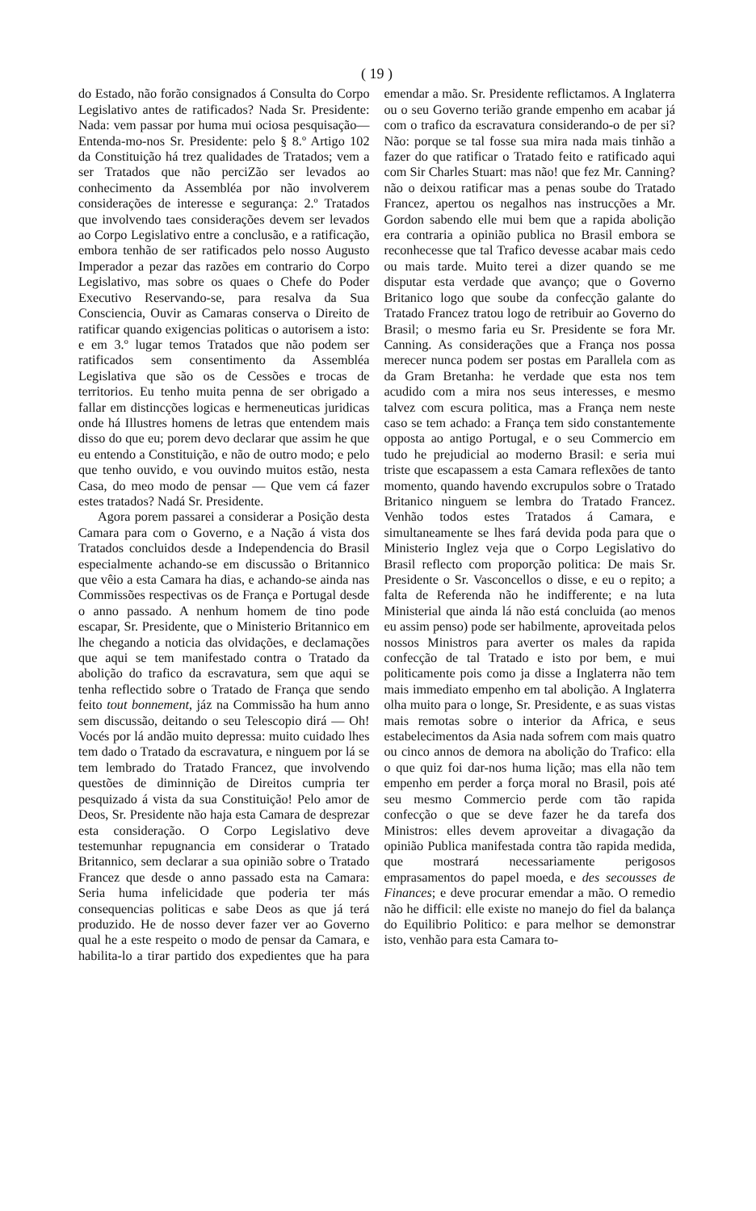( 19 )
do Estado, não forão consignados á Consulta do Corpo Legislativo antes de ratificados? Nada Sr. Presidente: Nada: vem passar por huma mui ociosa pesquisação—Entenda-mo-nos Sr. Presidente: pelo § 8.º Artigo 102 da Constituição há trez qualidades de Tratados; vem a ser Tratados que não perciZão ser levados ao conhecimento da Assembléa por não involverem considerações de interesse e segurança: 2.º Tratados que involvendo taes considerações devem ser levados ao Corpo Legislativo entre a conclusão, e a ratificação, embora tenhão de ser ratificados pelo nosso Augusto Imperador a pezar das razões em contrario do Corpo Legislativo, mas sobre os quaes o Chefe do Poder Executivo Reservando-se, para resalva da Sua Consciencia, Ouvir as Camaras conserva o Direito de ratificar quando exigencias politicas o autorisem a isto: e em 3.º lugar temos Tratados que não podem ser ratificados sem consentimento da Assembléa Legislativa que são os de Cessões e trocas de territorios. Eu tenho muita penna de ser obrigado a fallar em distincções logicas e hermeneuticas juridicas onde há Illustres homens de letras que entendem mais disso do que eu; porem devo declarar que assim he que eu entendo a Constituição, e não de outro modo; e pelo que tenho ouvido, e vou ouvindo muitos estão, nesta Casa, do meo modo de pensar — Que vem cá fazer estes tratados? Nadá Sr. Presidente.
Agora porem passarei a considerar a Posição desta Camara para com o Governo, e a Nação á vista dos Tratados concluidos desde a Independencia do Brasil especialmente achando-se em discussão o Britannico que vêio a esta Camara ha dias, e achando-se ainda nas Commissões respectivas os de França e Portugal desde o anno passado. A nenhum homem de tino pode escapar, Sr. Presidente, que o Ministerio Britannico em lhe chegando a noticia das olvidações, e declamações que aqui se tem manifestado contra o Tratado da abolição do trafico da escravatura, sem que aqui se tenha reflectido sobre o Tratado de França que sendo feito tout bonnement, jáz na Commissão ha hum anno sem discussão, deitando o seu Telescopio dirá — Oh! Vocés por lá andão muito depressa: muito cuidado lhes tem dado o Tratado da escravatura, e ninguem por lá se tem lembrado do Tratado Francez, que involvendo questões de diminnição de Direitos cumpria ter pesquizado á vista da sua Constituição! Pelo amor de Deos, Sr. Presidente não haja esta Camara de desprezar esta consideração. O Corpo Legislativo deve testemunhar repugnancia em considerar o Tratado Britannico, sem declarar a sua opinião sobre o Tratado Francez que desde o anno passado esta na Camara: Seria huma infelicidade que poderia ter más consequencias politicas e sabe Deos as que já terá produzido. He de nosso dever fazer ver ao Governo qual he a este respeito o modo de pensar da Camara, e habilita-lo a tirar partido dos expedientes que ha para emendar a mão. Sr. Presidente reflictamos. A Inglaterra ou o seu Governo terião grande empenho em acabar já com o trafico da escravatura considerando-o de per si? Não: porque se tal fosse sua mira nada mais tinhão a fazer do que ratificar o Tratado feito e ratificado aqui com Sir Charles Stuart: mas não! que fez Mr. Canning? não o deixou ratificar mas a penas soube do Tratado Francez, apertou os negalhos nas instrucções a Mr. Gordon sabendo elle mui bem que a rapida abolição era contraria a opinião publica no Brasil embora se reconhecesse que tal Trafico devesse acabar mais cedo ou mais tarde. Muito terei a dizer quando se me disputar esta verdade que avanço; que o Governo Britanico logo que soube da confecção galante do Tratado Francez tratou logo de retribuir ao Governo do Brasil; o mesmo faria eu Sr. Presidente se fora Mr. Canning. As considerações que a França nos possa merecer nunca podem ser postas em Parallela com as da Gram Bretanha: he verdade que esta nos tem acudido com a mira nos seus interesses, e mesmo talvez com escura politica, mas a França nem neste caso se tem achado: a França tem sido constantemente opposta ao antigo Portugal, e o seu Commercio em tudo he prejudicial ao moderno Brasil: e seria mui triste que escapassem a esta Camara reflexões de tanto momento, quando havendo excrupulos sobre o Tratado Britanico ninguem se lembra do Tratado Francez. Venhão todos estes Tratados á Camara, e simultaneamente se lhes fará devida poda para que o Ministerio Inglez veja que o Corpo Legislativo do Brasil reflecto com proporção politica: De mais Sr. Presidente o Sr. Vasconcellos o disse, e eu o repito; a falta de Referenda não he indifferente; e na luta Ministerial que ainda lá não está concluida (ao menos eu assim penso) pode ser habilmente, aproveitada pelos nossos Ministros para averter os males da rapida confecção de tal Tratado e isto por bem, e mui politicamente pois como ja disse a Inglaterra não tem mais immediato empenho em tal abolição. A Inglaterra olha muito para o longe, Sr. Presidente, e as suas vistas mais remotas sobre o interior da Africa, e seus estabelecimentos da Asia nada sofrem com mais quatro ou cinco annos de demora na abolição do Trafico: ella o que quiz foi dar-nos huma lição; mas ella não tem empenho em perder a força moral no Brasil, pois até seu mesmo Commercio perde com tão rapida confecção o que se deve fazer he da tarefa dos Ministros: elles devem aproveitar a divagação da opinião Publica manifestada contra tão rapida medida, que mostrará necessariamente perigosos emprasamentos do papel moeda, e des secousses de Finances; e deve procurar emendar a mão. O remedio não he difficil: elle existe no manejo do fiel da balança do Equilibrio Politico: e para melhor se demonstrar isto, venhão para esta Camara to-